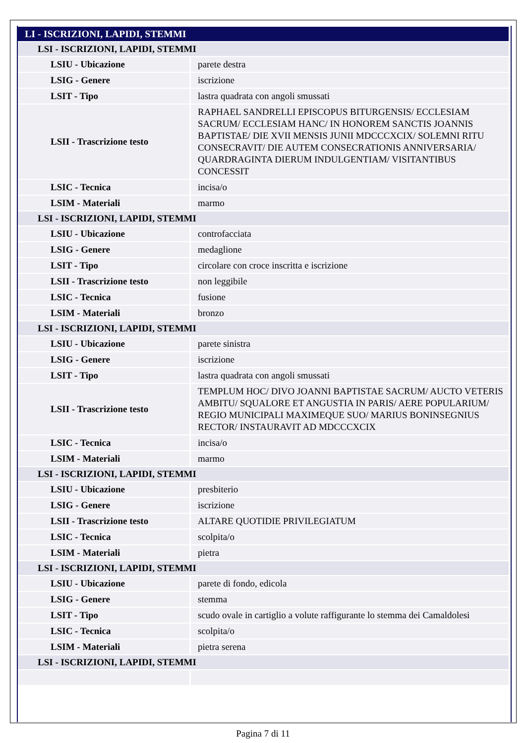| LI - ISCRIZIONI, LAPIDI, STEMMI | |
| --- | --- |
| LSI - ISCRIZIONI, LAPIDI, STEMMI | |
| LSIU - Ubicazione | parete destra |
| LSIG - Genere | iscrizione |
| LSIT - Tipo | lastra quadrata con angoli smussati |
| LSII - Trascrizione testo | RAPHAEL SANDRELLI EPISCOPUS BITURGENSIS/ ECCLESIAM SACRUM/ ECCLESIAM HANC/ IN HONOREM SANCTIS JOANNIS BAPTISTAE/ DIE XVII MENSIS JUNII MDCCCXCIX/ SOLEMNI RITU CONSECRAVIT/ DIE AUTEM CONSECRATIONIS ANNIVERSARIA/ QUARDRAGINTA DIERUM INDULGENTIAM/ VISITANTIBUS CONCESSIT |
| LSIC - Tecnica | incisa/o |
| LSIM - Materiali | marmo |
| LSI - ISCRIZIONI, LAPIDI, STEMMI | |
| LSIU - Ubicazione | controfacciata |
| LSIG - Genere | medaglione |
| LSIT - Tipo | circolare con croce inscritta e iscrizione |
| LSII - Trascrizione testo | non leggibile |
| LSIC - Tecnica | fusione |
| LSIM - Materiali | bronzo |
| LSI - ISCRIZIONI, LAPIDI, STEMMI | |
| LSIU - Ubicazione | parete sinistra |
| LSIG - Genere | iscrizione |
| LSIT - Tipo | lastra quadrata con angoli smussati |
| LSII - Trascrizione testo | TEMPLUM HOC/ DIVO JOANNI BAPTISTAE SACRUM/ AUCTO VETERIS AMBITU/ SQUALORE ET ANGUSTIA IN PARIS/ AERE POPULARIUM/ REGIO MUNICIPALI MAXIMEQUE SUO/ MARIUS BONINSEGNIUS RECTOR/ INSTAURAVIT AD MDCCCXCIX |
| LSIC - Tecnica | incisa/o |
| LSIM - Materiali | marmo |
| LSI - ISCRIZIONI, LAPIDI, STEMMI | |
| LSIU - Ubicazione | presbiterio |
| LSIG - Genere | iscrizione |
| LSII - Trascrizione testo | ALTARE QUOTIDIE PRIVILEGIATUM |
| LSIC - Tecnica | scolpita/o |
| LSIM - Materiali | pietra |
| LSI - ISCRIZIONI, LAPIDI, STEMMI | |
| LSIU - Ubicazione | parete di fondo, edicola |
| LSIG - Genere | stemma |
| LSIT - Tipo | scudo ovale in cartiglio a volute raffigurante lo stemma dei Camaldolesi |
| LSIC - Tecnica | scolpita/o |
| LSIM - Materiali | pietra serena |
| LSI - ISCRIZIONI, LAPIDI, STEMMI | |
Pagina 7 di 11